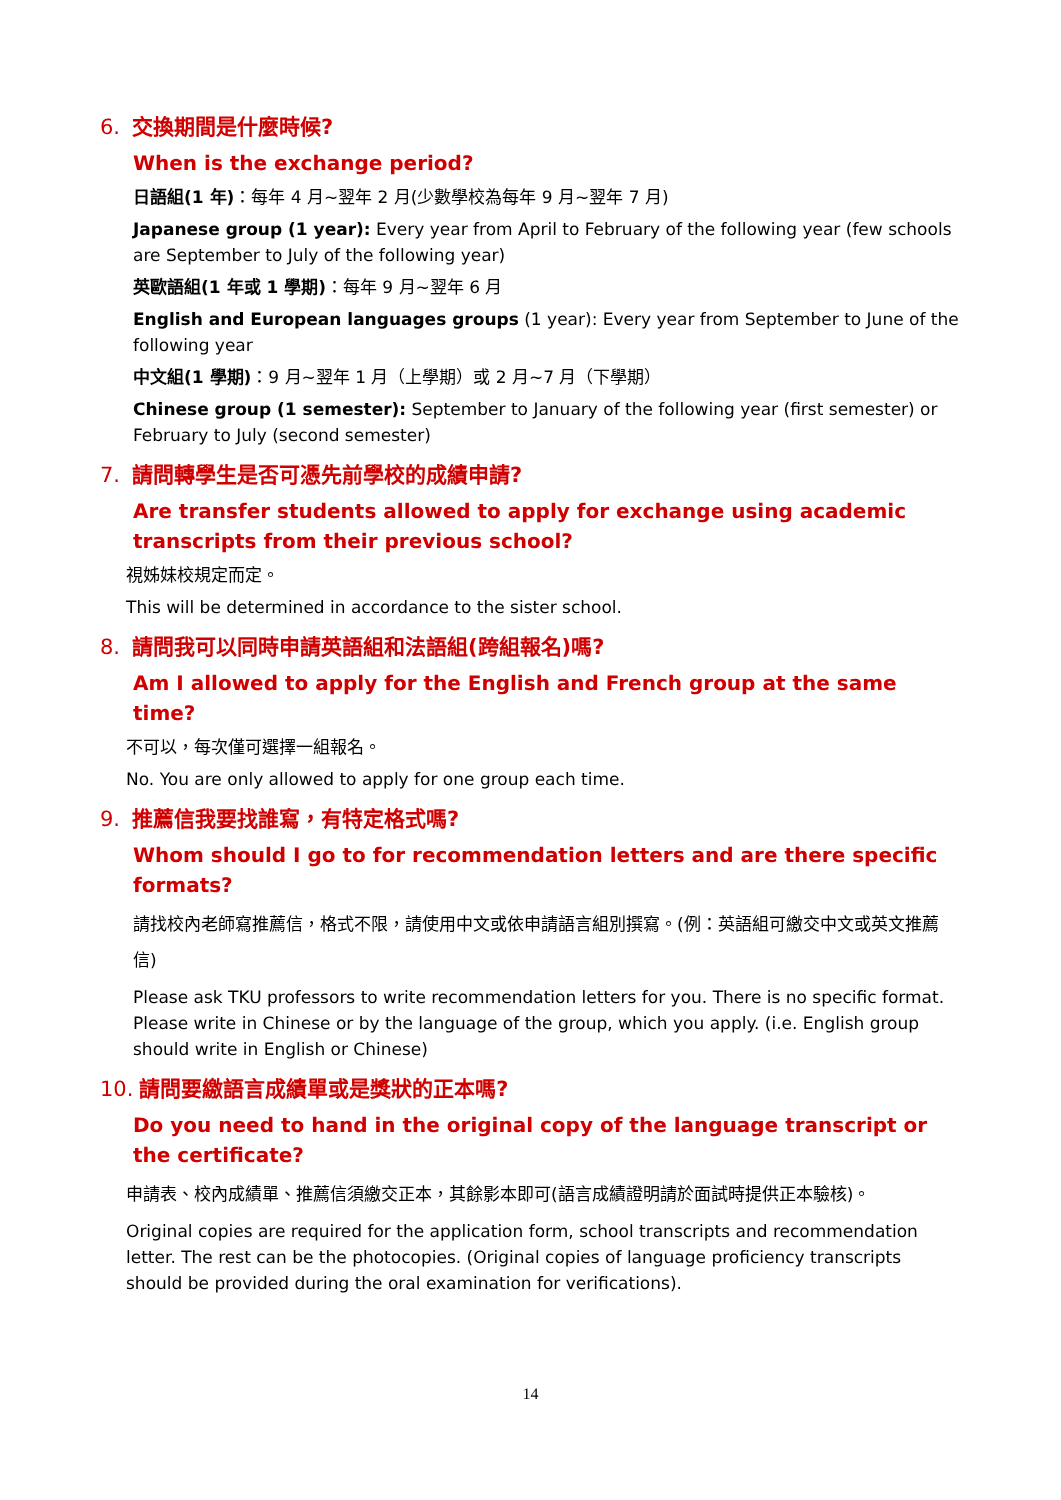6. 交換期間是什麼時候?
When is the exchange period?
日語組(1 年)：每年 4 月~翌年 2 月(少數學校為每年 9 月~翌年 7 月)
Japanese group (1 year): Every year from April to February of the following year (few schools are September to July of the following year)
英歐語組(1 年或 1 學期)：每年 9 月~翌年 6 月
English and European languages groups (1 year): Every year from September to June of the following year
中文組(1 學期)：9 月~翌年 1 月（上學期）或 2 月~7 月（下學期）
Chinese group (1 semester): September to January of the following year (first semester) or February to July (second semester)
7. 請問轉學生是否可憑先前學校的成績申請?
Are transfer students allowed to apply for exchange using academic transcripts from their previous school?
視姊妹校規定而定。
This will be determined in accordance to the sister school.
8. 請問我可以同時申請英語組和法語組(跨組報名)嗎?
Am I allowed to apply for the English and French group at the same time?
不可以，每次僅可選擇一組報名。
No. You are only allowed to apply for one group each time.
9. 推薦信我要找誰寫，有特定格式嗎?
Whom should I go to for recommendation letters and are there specific formats?
請找校內老師寫推薦信，格式不限，請使用中文或依申請語言組別撰寫。(例：英語組可繳交中文或英文推薦信)
Please ask TKU professors to write recommendation letters for you. There is no specific format. Please write in Chinese or by the language of the group, which you apply. (i.e. English group should write in English or Chinese)
10. 請問要繳語言成績單或是獎狀的正本嗎?
Do you need to hand in the original copy of the language transcript or the certificate?
申請表、校內成績單、推薦信須繳交正本，其餘影本即可(語言成績證明請於面試時提供正本驗核)。
Original copies are required for the application form, school transcripts and recommendation letter. The rest can be the photocopies. (Original copies of language proficiency transcripts should be provided during the oral examination for verifications).
14